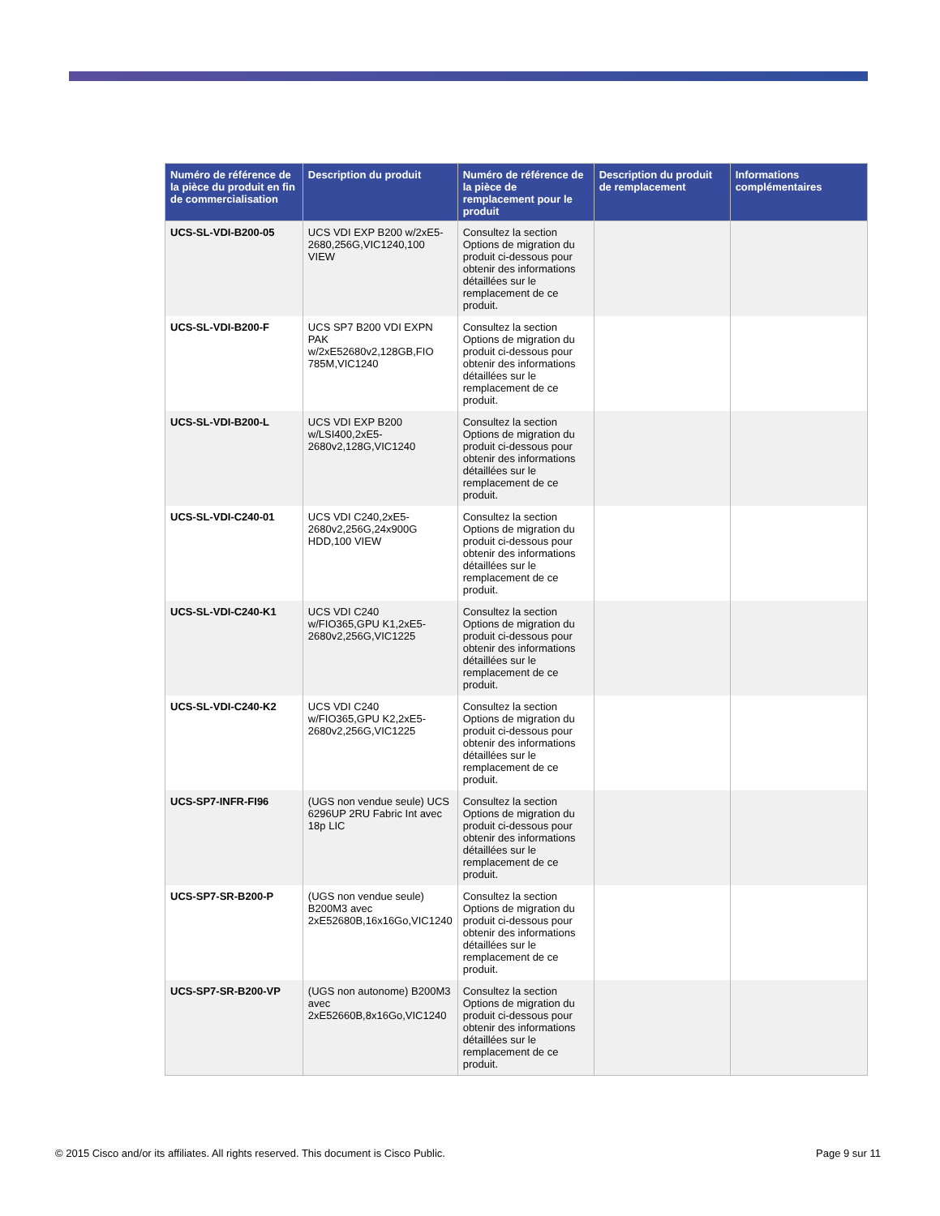| Numéro de référence de la pièce du produit en fin de commercialisation | Description du produit | Numéro de référence de la pièce de remplacement pour le produit | Description du produit de remplacement | Informations complémentaires |
| --- | --- | --- | --- | --- |
| UCS-SL-VDI-B200-05 | UCS VDI EXP B200 w/2xE5-2680,256G,VIC1240,100 VIEW | Consultez la section Options de migration du produit ci-dessous pour obtenir des informations détaillées sur le remplacement de ce produit. | | |
| UCS-SL-VDI-B200-F | UCS SP7 B200 VDI EXPN PAK w/2xE52680v2,128GB,FIO 785M,VIC1240 | Consultez la section Options de migration du produit ci-dessous pour obtenir des informations détaillées sur le remplacement de ce produit. | | |
| UCS-SL-VDI-B200-L | UCS VDI EXP B200 w/LSI400,2xE5-2680v2,128G,VIC1240 | Consultez la section Options de migration du produit ci-dessous pour obtenir des informations détaillées sur le remplacement de ce produit. | | |
| UCS-SL-VDI-C240-01 | UCS VDI C240,2xE5-2680v2,256G,24x900G HDD,100 VIEW | Consultez la section Options de migration du produit ci-dessous pour obtenir des informations détaillées sur le remplacement de ce produit. | | |
| UCS-SL-VDI-C240-K1 | UCS VDI C240 w/FIO365,GPU K1,2xE5-2680v2,256G,VIC1225 | Consultez la section Options de migration du produit ci-dessous pour obtenir des informations détaillées sur le remplacement de ce produit. | | |
| UCS-SL-VDI-C240-K2 | UCS VDI C240 w/FIO365,GPU K2,2xE5-2680v2,256G,VIC1225 | Consultez la section Options de migration du produit ci-dessous pour obtenir des informations détaillées sur le remplacement de ce produit. | | |
| UCS-SP7-INFR-FI96 | (UGS non vendue seule) UCS 6296UP 2RU Fabric Int avec 18p LIC | Consultez la section Options de migration du produit ci-dessous pour obtenir des informations détaillées sur le remplacement de ce produit. | | |
| UCS-SP7-SR-B200-P | (UGS non vendue seule) B200M3 avec 2xE52680B,16x16Go,VIC1240 | Consultez la section Options de migration du produit ci-dessous pour obtenir des informations détaillées sur le remplacement de ce produit. | | |
| UCS-SP7-SR-B200-VP | (UGS non autonome) B200M3 avec 2xE52660B,8x16Go,VIC1240 | Consultez la section Options de migration du produit ci-dessous pour obtenir des informations détaillées sur le remplacement de ce produit. | | |
© 2015 Cisco and/or its affiliates. All rights reserved. This document is Cisco Public. Page 9 sur 11